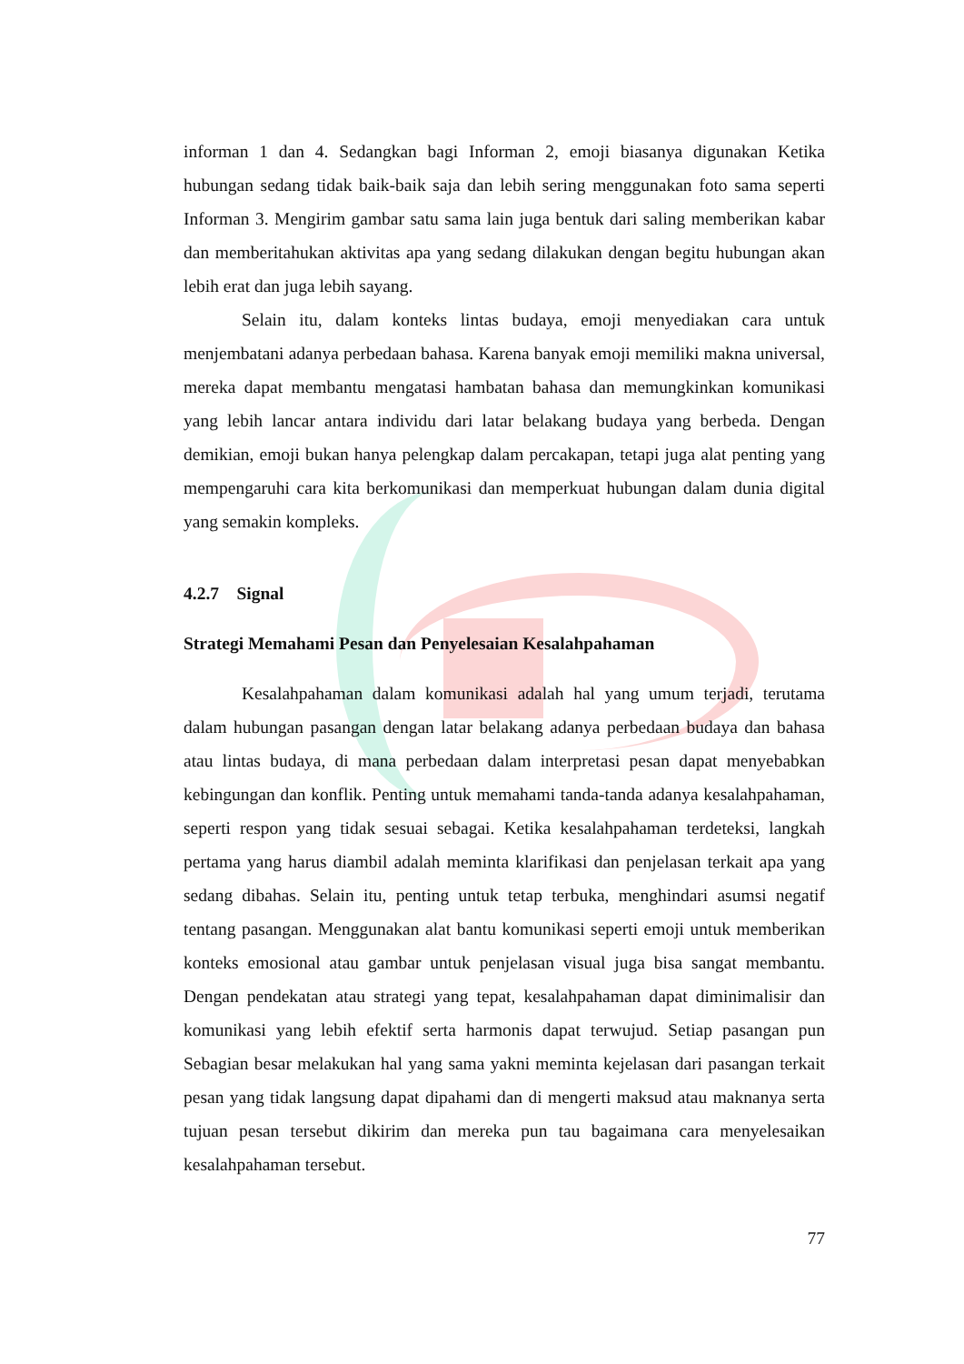informan 1 dan 4. Sedangkan bagi Informan 2, emoji biasanya digunakan Ketika hubungan sedang tidak baik-baik saja dan lebih sering menggunakan foto sama seperti Informan 3. Mengirim gambar satu sama lain juga bentuk dari saling memberikan kabar dan memberitahukan aktivitas apa yang sedang dilakukan dengan begitu hubungan akan lebih erat dan juga lebih sayang.
Selain itu, dalam konteks lintas budaya, emoji menyediakan cara untuk menjembatani adanya perbedaan bahasa. Karena banyak emoji memiliki makna universal, mereka dapat membantu mengatasi hambatan bahasa dan memungkinkan komunikasi yang lebih lancar antara individu dari latar belakang budaya yang berbeda. Dengan demikian, emoji bukan hanya pelengkap dalam percakapan, tetapi juga alat penting yang mempengaruhi cara kita berkomunikasi dan memperkuat hubungan dalam dunia digital yang semakin kompleks.
4.2.7 Signal
Strategi Memahami Pesan dan Penyelesaian Kesalahpahaman
Kesalahpahaman dalam komunikasi adalah hal yang umum terjadi, terutama dalam hubungan pasangan dengan latar belakang adanya perbedaan budaya dan bahasa atau lintas budaya, di mana perbedaan dalam interpretasi pesan dapat menyebabkan kebingungan dan konflik. Penting untuk memahami tanda-tanda adanya kesalahpahaman, seperti respon yang tidak sesuai sebagai. Ketika kesalahpahaman terdeteksi, langkah pertama yang harus diambil adalah meminta klarifikasi dan penjelasan terkait apa yang sedang dibahas. Selain itu, penting untuk tetap terbuka, menghindari asumsi negatif tentang pasangan. Menggunakan alat bantu komunikasi seperti emoji untuk memberikan konteks emosional atau gambar untuk penjelasan visual juga bisa sangat membantu. Dengan pendekatan atau strategi yang tepat, kesalahpahaman dapat diminimalisir dan komunikasi yang lebih efektif serta harmonis dapat terwujud. Setiap pasangan pun Sebagian besar melakukan hal yang sama yakni meminta kejelasan dari pasangan terkait pesan yang tidak langsung dapat dipahami dan di mengerti maksud atau maknanya serta tujuan pesan tersebut dikirim dan mereka pun tau bagaimana cara menyelesaikan kesalahpahaman tersebut.
77